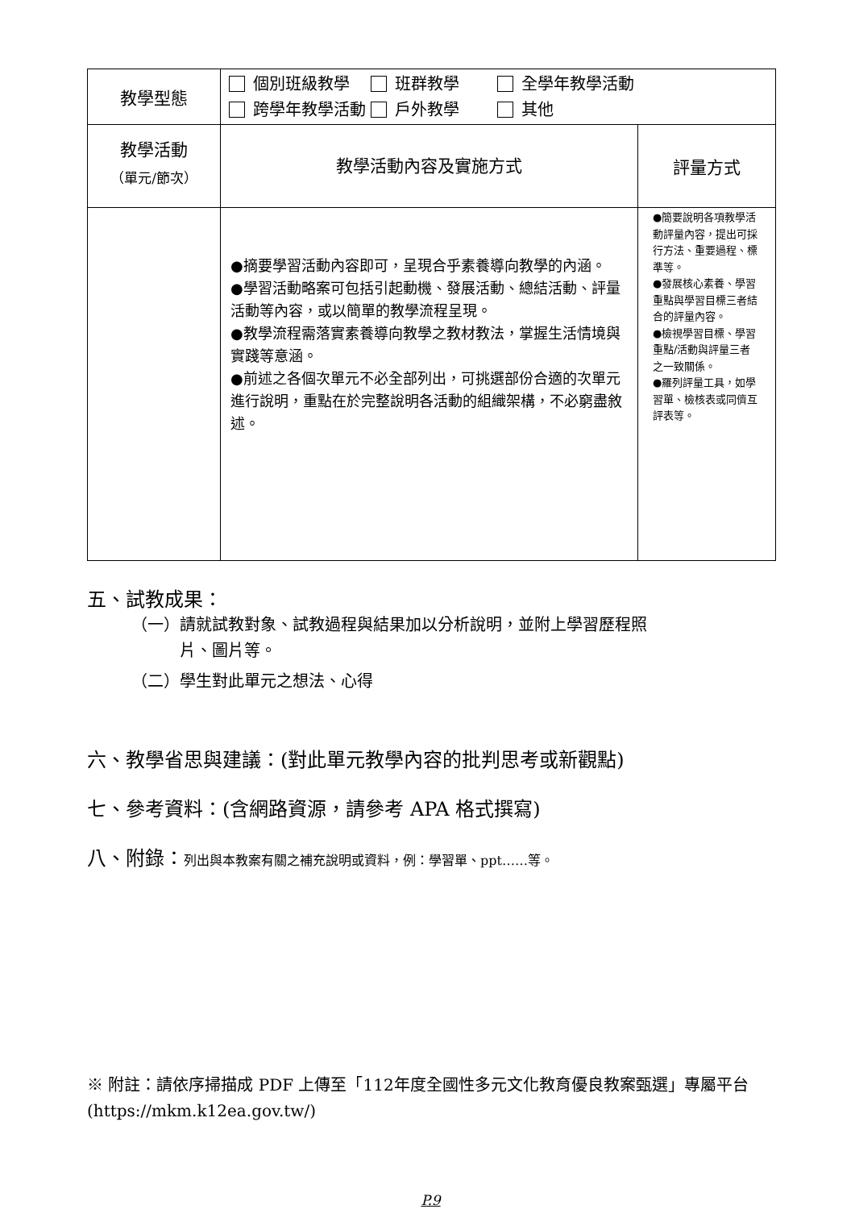| 教學型態 | 個別班級教學 班群教學 全學年教學活動 跨學年教學活動 戶外教學 其他 | |
| 教學活動 （單元/節次） | 教學活動內容及實施方式 | 評量方式 |
| | ●摘要學習活動內容即可，呈現合乎素養導向教學的內涵。 ●學習活動略案可包括引起動機、發展活動、總結活動、評量活動等內容，或以簡單的教學流程呈現。 ●教學流程需落實素養導向教學之教材教法，掌握生活情境與實踐等意涵。 ●前述之各個次單元不必全部列出，可挑選部份合適的次單元進行說明，重點在於完整說明各活動的組織架構，不必窮盡敘述。 | ●簡要說明各項教學活動評量內容，提出可採行方法、重要過程、標準等。 ●發展核心素養、學習重點與學習目標三者結合的評量內容。 ●檢視學習目標、學習重點/活動與評量三者之一致關係。 ●羅列評量工具，如學習單、檢核表或同儕互評表等。 |
五、試教成果：
（一）請就試教對象、試教過程與結果加以分析說明，並附上學習歷程照
　　　片、圖片等。
（二）學生對此單元之想法、心得
六、教學省思與建議：(對此單元教學內容的批判思考或新觀點)
七、參考資料：(含網路資源，請參考 APA 格式撰寫)
八、附錄：列出與本教案有關之補充說明或資料，例：學習單、ppt……等。
※ 附註：請依序掃描成 PDF 上傳至「112年度全國性多元文化教育優良教案甄選」專屬平台(https://mkm.k12ea.gov.tw/)
P.9